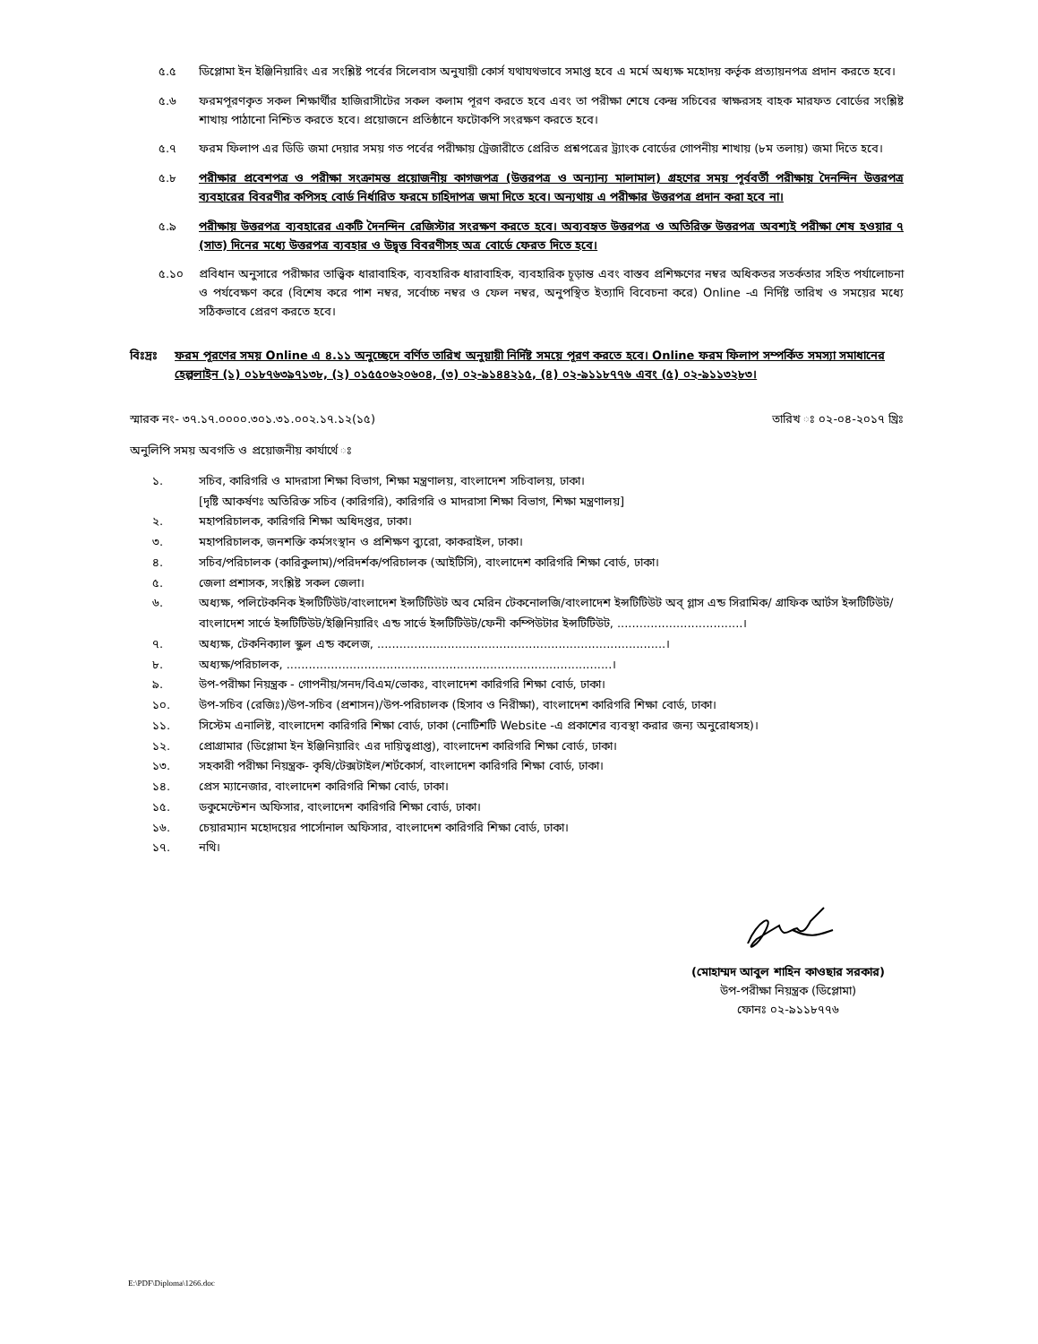৫.৫ ডিপ্লোমা ইন ইঞ্জিনিয়ারিং এর সংশ্লিষ্ট পর্বের সিলেবাস অনুযায়ী কোর্স যথাযথভাবে সমাপ্ত হবে এ মর্মে অধ্যক্ষ মহোদয় কর্তৃক প্রত্যায়নপত্র প্রদান করতে হবে।
৫.৬ ফরমপূরণকৃত সকল শিক্ষার্থীর হাজিরাসীটের সকল কলাম পূরণ করতে হবে এবং তা পরীক্ষা শেষে কেন্দ্র সচিবের স্বাক্ষরসহ বাহক মারফত বোর্ডের সংশ্লিষ্ট শাখায় পাঠানো নিশ্চিত করতে হবে। প্রয়োজনে প্রতিষ্ঠানে ফটোকপি সংরক্ষণ করতে হবে।
৫.৭ ফরম ফিলাপ এর ডিডি জমা দেয়ার সময় গত পর্বের পরীক্ষায় ট্রেজারীতে প্রেরিত প্রশ্নপত্রের ট্র্যাংক বোর্ডের গোপনীয় শাখায় (৮ম তলায়) জমা দিতে হবে।
৫.৮ পরীক্ষার প্রবেশপত্র ও পরীক্ষা সংক্রামন্ত প্রয়োজনীয় কাগজপত্র (উত্তরপত্র ও অন্যান্য মালামাল) গ্রহণের সময় পূর্ববর্তী পরীক্ষায় দৈনন্দিন উত্তরপত্র ব্যবহারের বিবরণীর কপিসহ বোর্ড নির্ধারিত ফরমে চাহিদাপত্র জমা দিতে হবে। অন্যথায় এ পরীক্ষার উত্তরপত্র প্রদান করা হবে না।
৫.৯ পরীক্ষায় উত্তরপত্র ব্যবহারের একটি দৈনন্দিন রেজিস্টার সংরক্ষণ করতে হবে। অব্যবহৃত উত্তরপত্র ও অতিরিক্ত উত্তরপত্র অবশ্যই পরীক্ষা শেষ হওয়ার ৭ (সাত) দিনের মধ্যে উত্তরপত্র ব্যবহার ও উদ্বৃত্ত বিবরণীসহ অত্র বোর্ডে ফেরত দিতে হবে।
৫.১০ প্রবিধান অনুসারে পরীক্ষার তাত্ত্বিক ধারাবাহিক, ব্যবহারিক ধারাবাহিক, ব্যবহারিক চূড়ান্ত এবং বাস্তব প্রশিক্ষণের নম্বর অধিকতর সতর্কতার সহিত পর্যালোচনা ও পর্যবেক্ষণ করে (বিশেষ করে পাশ নম্বর, সর্বোচ্চ নম্বর ও ফেল নম্বর, অনুপস্থিত ইত্যাদি বিবেচনা করে) Online -এ নির্দিষ্ট তারিখ ও সময়ের মধ্যে সঠিকভাবে প্রেরণ করতে হবে।
বিঃদ্রঃ ফরম পূরণের সময় Online এ ৪.১১ অনুচ্ছেদে বর্ণিত তারিখ অনুয়ায়ী নির্দিষ্ট সময়ে পূরণ করতে হবে। Online ফরম ফিলাপ সম্পর্কিত সমস্যা সমাধানের হেল্পলাইন (১) ০১৮৭৬৩৯৭১৩৮, (২) ০১৫৫০৬২০৬০৪, (৩) ০২-৯১৪৪২১৫, (৪) ০২-৯১১৮৭৭৬ এবং (৫) ০২-৯১১৩২৮৩।
স্মারক নং- ৩৭.১৭.০০০০.৩০১.৩১.০০২.১৭.১২(১৫) তারিখ ঃ ০২-০৪-২০১৭ খ্রিঃ
অনুলিপি সময় অবগতি ও প্রয়োজনীয় কার্যার্থে ঃ
১. সচিব, কারিগরি ও মাদরাসা শিক্ষা বিভাগ, শিক্ষা মন্ত্রণালয়, বাংলাদেশ সচিবালয়, ঢাকা।
[দৃষ্টি আকর্ষণঃ অতিরিক্ত সচিব (কারিগরি), কারিগরি ও মাদরাসা শিক্ষা বিভাগ, শিক্ষা মন্ত্রণালয়]
২. মহাপরিচালক, কারিগরি শিক্ষা অধিদপ্তর, ঢাকা।
৩. মহাপরিচালক, জনশক্তি কর্মসংস্থান ও প্রশিক্ষণ ব্যুরো, কাকরাইল, ঢাকা।
৪. সচিব/পরিচালক (কারিকুলাম)/পরিদর্শক/পরিচালক (আইটিসি), বাংলাদেশ কারিগরি শিক্ষা বোর্ড, ঢাকা।
৫. জেলা প্রশাসক, সংশ্লিষ্ট সকল জেলা।
৬. অধ্যক্ষ, পলিটেকনিক ইন্সটিটিউট/বাংলাদেশ ইন্সটিটিউট অব মেরিন টেকনোলজি/বাংলাদেশ ইন্সটিটিউট অব্ গ্লাস এন্ড সিরামিক/ গ্রাফিক আর্টস ইন্সটিটিউট/বাংলাদেশ সার্ভে ইন্সটিটিউট/ইঞ্জিনিয়ারিং এন্ড সার্ভে ইন্সটিটিউট/ফেনী কম্পিউটার ইন্সটিটিউট, ..................................।
৭. অধ্যক্ষ, টেকনিক্যাল স্কুল এন্ড কলেজ, ..............................................................................।
৮. অধ্যক্ষ/পরিচালক, ........................................................................................।
৯. উপ-পরীক্ষা নিয়ন্ত্রক - গোপনীয়/সনদ/বিএম/ভোকঃ, বাংলাদেশ কারিগরি শিক্ষা বোর্ড, ঢাকা।
১০. উপ-সচিব (রেজিঃ)/উপ-সচিব (প্রশাসন)/উপ-পরিচালক (হিসাব ও নিরীক্ষা), বাংলাদেশ কারিগরি শিক্ষা বোর্ড, ঢাকা।
১১. সিস্টেম এনালিষ্ট, বাংলাদেশ কারিগরি শিক্ষা বোর্ড, ঢাকা (নোটিশটি Website -এ প্রকাশের ব্যবস্থা করার জন্য অনুরোধসহ)।
১২. প্রোগ্রামার (ডিপ্লোমা ইন ইঞ্জিনিয়ারিং এর দায়িত্বপ্রাপ্ত), বাংলাদেশ কারিগরি শিক্ষা বোর্ড, ঢাকা।
১৩. সহকারী পরীক্ষা নিয়ন্ত্রক- কৃষি/টেক্সটাইল/শর্টকোর্স, বাংলাদেশ কারিগরি শিক্ষা বোর্ড, ঢাকা।
১৪. প্রেস ম্যানেজার, বাংলাদেশ কারিগরি শিক্ষা বোর্ড, ঢাকা।
১৫. ডকুমেন্টেশন অফিসার, বাংলাদেশ কারিগরি শিক্ষা বোর্ড, ঢাকা।
১৬. চেয়ারম্যান মহোদয়ের পার্সোনাল অফিসার, বাংলাদেশ কারিগরি শিক্ষা বোর্ড, ঢাকা।
১৭. নথি।
(মোহাম্মদ আবুল শাহিন কাওছার সরকার)
উপ-পরীক্ষা নিয়ন্ত্রক (ডিপ্লোমা)
ফোনঃ ০২-৯১১৮৭৭৬
E:\PDF\Diploma\1266.doc